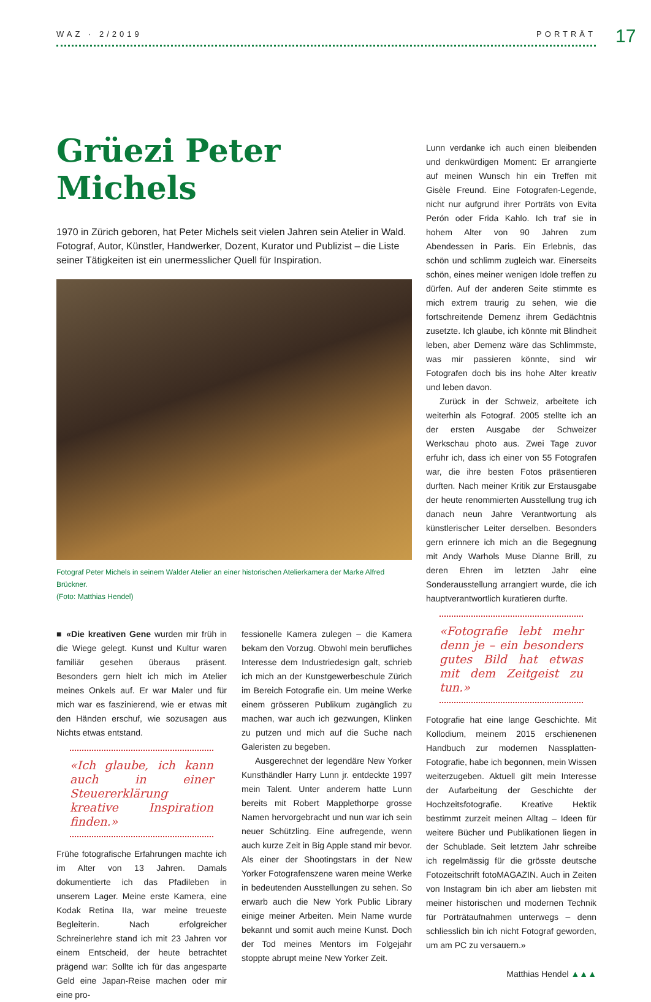WAZ · 2/2019 PORTRÄT 17
Grüezi Peter Michels
1970 in Zürich geboren, hat Peter Michels seit vielen Jahren sein Atelier in Wald. Fotograf, Autor, Künstler, Handwerker, Dozent, Kurator und Publizist – die Liste seiner Tätigkeiten ist ein unermesslicher Quell für Inspiration.
Fotograf Peter Michels in seinem Walder Atelier an einer historischen Atelierkamera der Marke Alfred Brückner.
(Foto: Matthias Hendel)
■ «Die kreativen Gene wurden mir früh in die Wiege gelegt. Kunst und Kultur waren familiär gesehen überaus präsent. Besonders gern hielt ich mich im Atelier meines Onkels auf. Er war Maler und für mich war es faszinierend, wie er etwas mit den Händen erschuf, wie sozusagen aus Nichts etwas entstand.
«Ich glaube, ich kann auch in einer Steuererklärung kreative Inspiration finden.»
Frühe fotografische Erfahrungen machte ich im Alter von 13 Jahren. Damals dokumentierte ich das Pfadileben in unserem Lager. Meine erste Kamera, eine Kodak Retina IIa, war meine treueste Begleiterin. Nach erfolgreicher Schreinerlehre stand ich mit 23 Jahren vor einem Entscheid, der heute betrachtet prägend war: Sollte ich für das angesparte Geld eine Japan-Reise machen oder mir eine pro-
fessionelle Kamera zulegen – die Kamera bekam den Vorzug. Obwohl mein berufliches Interesse dem Industriedesign galt, schrieb ich mich an der Kunstgewerbeschule Zürich im Bereich Fotografie ein. Um meine Werke einem grösseren Publikum zugänglich zu machen, war auch ich gezwungen, Klinken zu putzen und mich auf die Suche nach Galeristen zu begeben.
Ausgerechnet der legendäre New Yorker Kunsthändler Harry Lunn jr. entdeckte 1997 mein Talent. Unter anderem hatte Lunn bereits mit Robert Mapplethorpe grosse Namen hervorgebracht und nun war ich sein neuer Schützling. Eine aufregende, wenn auch kurze Zeit in Big Apple stand mir bevor. Als einer der Shootingstars in der New Yorker Fotografenszene waren meine Werke in bedeutenden Ausstellungen zu sehen. So erwarb auch die New York Public Library einige meiner Arbeiten. Mein Name wurde bekannt und somit auch meine Kunst. Doch der Tod meines Mentors im Folgejahr stoppte abrupt meine New Yorker Zeit.
Lunn verdanke ich auch einen bleibenden und denkwürdigen Moment: Er arrangierte auf meinen Wunsch hin ein Treffen mit Gisèle Freund. Eine Fotografen-Legende, nicht nur aufgrund ihrer Porträts von Evita Perón oder Frida Kahlo. Ich traf sie in hohem Alter von 90 Jahren zum Abendessen in Paris. Ein Erlebnis, das schön und schlimm zugleich war. Einerseits schön, eines meiner wenigen Idole treffen zu dürfen. Auf der anderen Seite stimmte es mich extrem traurig zu sehen, wie die fortschreitende Demenz ihrem Gedächtnis zusetzte. Ich glaube, ich könnte mit Blindheit leben, aber Demenz wäre das Schlimmste, was mir passieren könnte, sind wir Fotografen doch bis ins hohe Alter kreativ und leben davon.
Zurück in der Schweiz, arbeitete ich weiterhin als Fotograf. 2005 stellte ich an der ersten Ausgabe der Schweizer Werkschau photo aus. Zwei Tage zuvor erfuhr ich, dass ich einer von 55 Fotografen war, die ihre besten Fotos präsentieren durften. Nach meiner Kritik zur Erstausgabe der heute renommierten Ausstellung trug ich danach neun Jahre Verantwortung als künstlerischer Leiter derselben. Besonders gern erinnere ich mich an die Begegnung mit Andy Warhols Muse Dianne Brill, zu deren Ehren im letzten Jahr eine Sonderausstellung arrangiert wurde, die ich hauptverantwortlich kuratieren durfte.
«Fotografie lebt mehr denn je – ein besonders gutes Bild hat etwas mit dem Zeitgeist zu tun.»
Fotografie hat eine lange Geschichte. Mit Kollodium, meinem 2015 erschienenen Handbuch zur modernen Nassplatten-Fotografie, habe ich begonnen, mein Wissen weiterzugeben. Aktuell gilt mein Interesse der Aufarbeitung der Geschichte der Hochzeitsfotografie. Kreative Hektik bestimmt zurzeit meinen Alltag – Ideen für weitere Bücher und Publikationen liegen in der Schublade. Seit letztem Jahr schreibe ich regelmässig für die grösste deutsche Fotozeitschrift fotoMAGAZIN. Auch in Zeiten von Instagram bin ich aber am liebsten mit meiner historischen und modernen Technik für Porträtaufnahmen unterwegs – denn schliesslich bin ich nicht Fotograf geworden, um am PC zu versauern.»
Matthias Hendel ▲▲▲